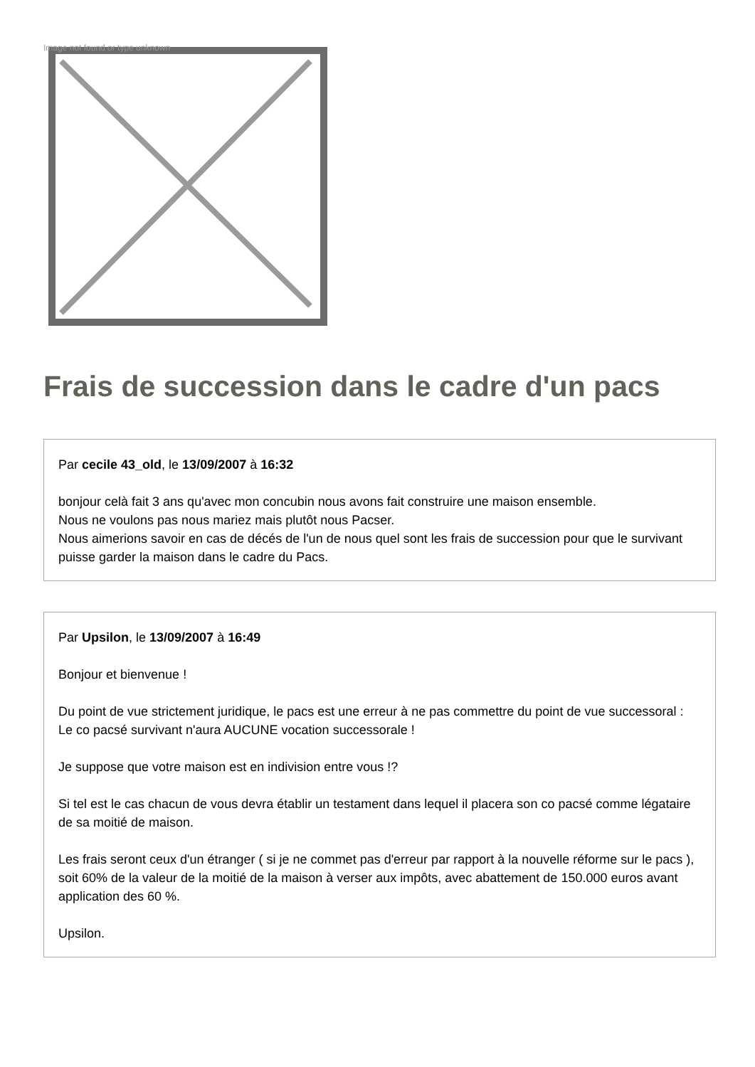Image not found or type unknown
Frais de succession dans le cadre d'un pacs
Par cecile 43_old, le 13/09/2007 à 16:32
bonjour celà fait 3 ans qu'avec mon concubin nous avons fait construire une maison ensemble.
Nous ne voulons pas nous mariez mais plutôt nous Pacser.
Nous aimerions savoir en cas de décés de l'un de nous quel sont les frais de succession pour que le survivant puisse garder la maison dans le cadre du Pacs.
Par Upsilon, le 13/09/2007 à 16:49
Bonjour et bienvenue !
Du point de vue strictement juridique, le pacs est une erreur à ne pas commettre du point de vue successoral : Le co pacsé survivant n'aura AUCUNE vocation successorale !
Je suppose que votre maison est en indivision entre vous !?
Si tel est le cas chacun de vous devra établir un testament dans lequel il placera son co pacsé comme légataire de sa moitié de maison.
Les frais seront ceux d'un étranger ( si je ne commet pas d'erreur par rapport à la nouvelle réforme sur le pacs ), soit 60% de la valeur de la moitié de la maison à verser aux impôts, avec abattement de 150.000 euros avant application des 60 %.
Upsilon.